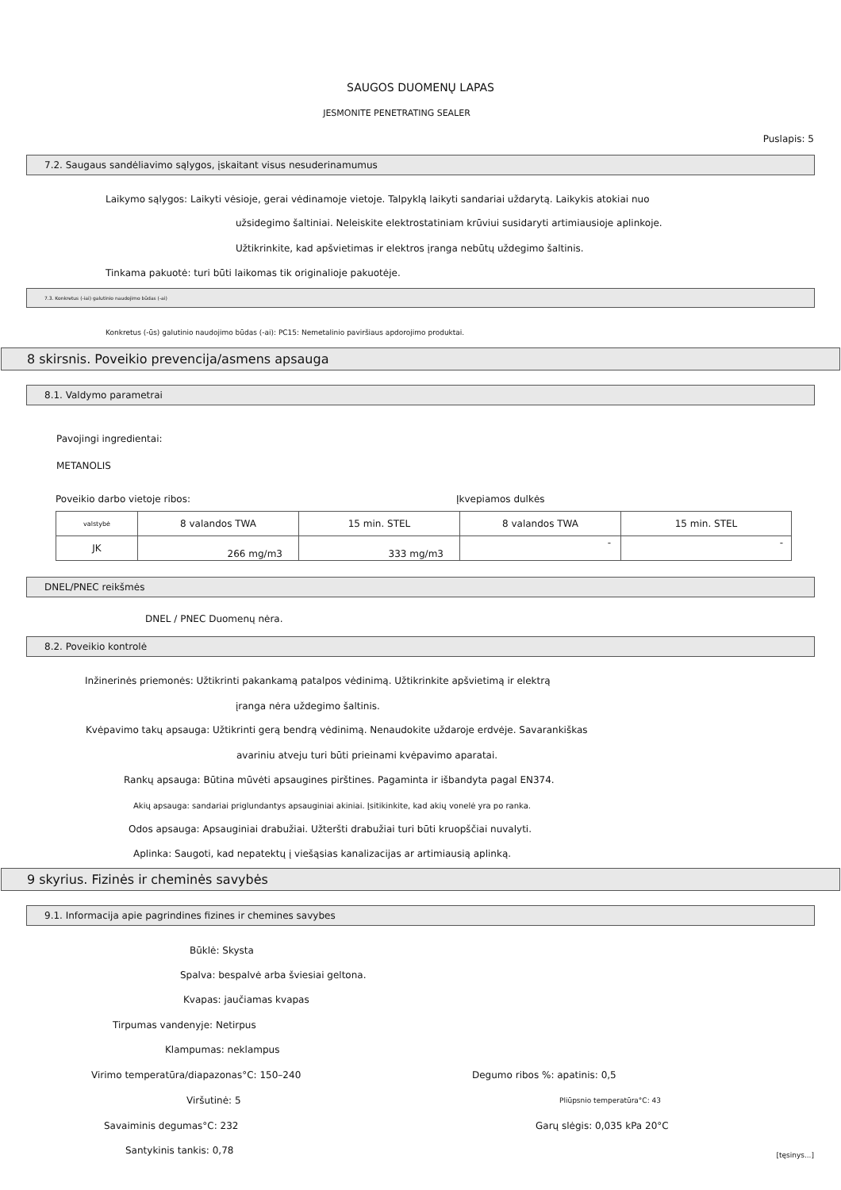SAUGOS DUOMENŲ LAPAS
JESMONITE PENETRATING SEALER
Puslapis: 5
7.2. Saugaus sandėliavimo sąlygos, įskaitant visus nesuderinamumus
Laikymo sąlygos: Laikyti vėsioje, gerai vėdinamoje vietoje. Talpyklą laikyti sandariai uždarytą. Laikykis atokiai nuo
užsidegimo šaltiniai. Neleiskite elektrostatiniam krūviui susidaryti artimiausioje aplinkoje.
Užtikrinkite, kad apšvietimas ir elektros įranga nebūtų uždegimo šaltinis.
Tinkama pakuotė: turi būti laikomas tik originalioje pakuotėje.
7.3. Konkretus (-iai) galutinio naudojimo būdas (-ai)
Konkretus (-ūs) galutinio naudojimo būdas (-ai): PC15: Nemetalinio paviršiaus apdorojimo produktai.
8 skirsnis. Poveikio prevencija/asmens apsauga
8.1. Valdymo parametrai
Pavojingi ingredientai:
METANOLIS
Poveikio darbo vietoje ribos: Įkvepiamos dulkės
| valstybė | 8 valandos TWA | 15 min. STEL | 8 valandos TWA | 15 min. STEL |
| JK | 266 mg/m3 | 333 mg/m3 | - | - |
DNEL/PNEC reikšmės
DNEL / PNEC Duomenų nėra.
8.2. Poveikio kontrolė
Inžinerinės priemonės: Užtikrinti pakankamą patalpos vėdinimą. Užtikrinkite apšvietimą ir elektrą
įranga nėra uždegimo šaltinis.
Kvėpavimo takų apsauga: Užtikrinti gerą bendrą vėdinimą. Nenaudokite uždaroje erdvėje. Savarankiškas
avariniu atveju turi būti prieinami kvėpavimo aparatai.
Rankų apsauga: Būtina mūvėti apsaugines pirštines. Pagaminta ir išbandyta pagal EN374.
Akių apsauga: sandariai priglundantys apsauginiai akiniai. Įsitikinkite, kad akių vonelė yra po ranka.
Odos apsauga: Apsauginiai drabužiai. Užteršti drabužiai turi būti kruopščiai nuvalyti.
Aplinka: Saugoti, kad nepatektų į viešąsias kanalizacijas ar artimiausią aplinką.
9 skyrius. Fizinės ir cheminės savybės
9.1. Informacija apie pagrindines fizines ir chemines savybes
Būklė: Skysta
Spalva: bespalvė arba šviesiai geltona.
Kvapas: jaučiamas kvapas
Tirpumas vandenyje: Netirpus
Klampumas: neklampus
Virimo temperatūra/diapazonas°C: 150–240
Degumo ribos %: apatinis: 0,5
Viršutinė: 5 Pliūpsnio temperatūra°C: 43
Savaiminis degumas°C: 232 Garų slėgis: 0,035 kPa 20°C
Santykinis tankis: 0,78 [tęsinys...]